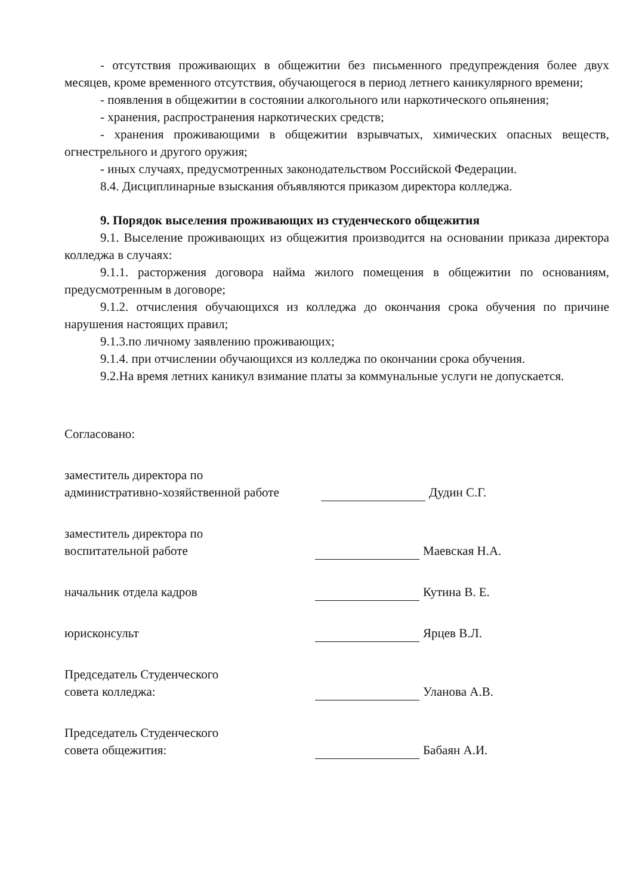- отсутствия проживающих в общежитии без письменного предупреждения более двух месяцев, кроме временного отсутствия, обучающегося в период летнего каникулярного времени;
- появления в общежитии в состоянии алкогольного или наркотического опьянения;
- хранения, распространения наркотических средств;
- хранения проживающими в общежитии взрывчатых, химических опасных веществ, огнестрельного и другого оружия;
- иных случаях, предусмотренных законодательством Российской Федерации.
8.4. Дисциплинарные взыскания объявляются приказом директора колледжа.
9. Порядок выселения проживающих из студенческого общежития
9.1. Выселение проживающих из общежития производится на основании приказа директора колледжа в случаях:
9.1.1. расторжения договора найма жилого помещения в общежитии по основаниям, предусмотренным в договоре;
9.1.2. отчисления обучающихся из колледжа до окончания срока обучения по причине нарушения настоящих правил;
9.1.3.по личному заявлению проживающих;
9.1.4. при отчислении обучающихся из колледжа по окончании срока обучения.
9.2.На время летних каникул взимание платы за коммунальные услуги не допускается.
Согласовано:
заместитель директора по
административно-хозяйственной работе
Дудин С.Г.
заместитель директора по
воспитательной работе
Маевская Н.А.
начальник отдела кадров Кутина В. Е.
юрисконсульт Ярцев В.Л.
Председатель Студенческого
совета колледжа:
Уланова А.В.
Председатель Студенческого
совета общежития:
Бабаян А.И.